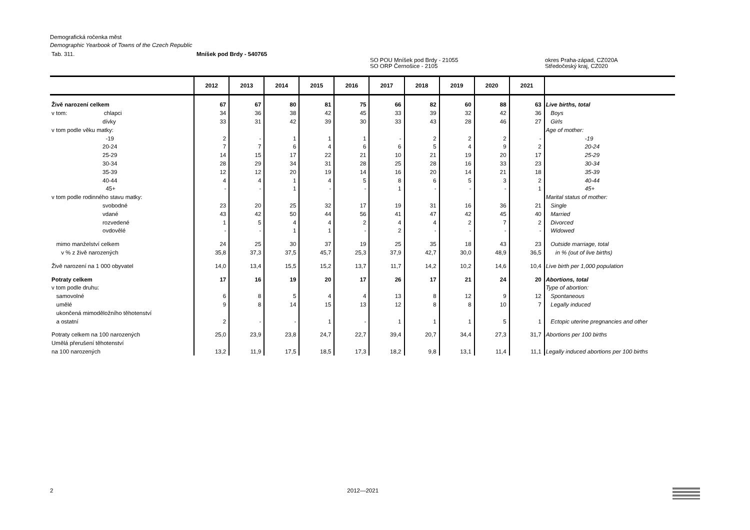Demografická ročenka měst
Demographic Yearbook of Towns of the Czech Republic
Tab. 311. Mníšek pod Brdy - 540765
SO POU Mníšek pod Brdy - 21055
SO ORP Černošice - 2105 okres Praha-západ, CZ020A
Středočeský kraj, CZ020
| | 2012 | 2013 | 2014 | 2015 | 2016 | 2017 | 2018 | 2019 | 2020 | 2021 | |
| --- | --- | --- | --- | --- | --- | --- | --- | --- | --- | --- | --- |
| Živě narození celkem | 67 | 67 | 80 | 81 | 75 | 66 | 82 | 60 | 88 | 63 | Live births, total |
| v tom: chlapci | 34 | 36 | 38 | 42 | 45 | 33 | 39 | 32 | 42 | 36 | Boys |
| dívky | 33 | 31 | 42 | 39 | 30 | 33 | 43 | 28 | 46 | 27 | Girls |
| v tom podle věku matky: | | | | | | | | | | | Age of mother: |
| -19 | 2 | - | 1 | 1 | 1 | - | 2 | 2 | 2 | - | -19 |
| 20-24 | 7 | 7 | 6 | 4 | 6 | 6 | 5 | 4 | 9 | 2 | 20-24 |
| 25-29 | 14 | 15 | 17 | 22 | 21 | 10 | 21 | 19 | 20 | 17 | 25-29 |
| 30-34 | 28 | 29 | 34 | 31 | 28 | 25 | 28 | 16 | 33 | 23 | 30-34 |
| 35-39 | 12 | 12 | 20 | 19 | 14 | 16 | 20 | 14 | 21 | 18 | 35-39 |
| 40-44 | 4 | 4 | 1 | 4 | 5 | 8 | 6 | 5 | 3 | 2 | 40-44 |
| 45+ | - | - | 1 | - | - | 1 | - | - | - | 1 | 45+ |
| v tom podle rodinného stavu matky: | | | | | | | | | | | Marital status of mother: |
| svobodné | 23 | 20 | 25 | 32 | 17 | 19 | 31 | 16 | 36 | 21 | Single |
| vdané | 43 | 42 | 50 | 44 | 56 | 41 | 47 | 42 | 45 | 40 | Married |
| rozvedené | 1 | 5 | 4 | 4 | 2 | 4 | 4 | 2 | 7 | 2 | Divorced |
| ovdovělé | - | - | 1 | 1 | - | 2 | - | - | - | - | Widowed |
| mimo manželství celkem | 24 | 25 | 30 | 37 | 19 | 25 | 35 | 18 | 43 | 23 | Outside marriage, total |
| v % z živě narozených | 35,8 | 37,3 | 37,5 | 45,7 | 25,3 | 37,9 | 42,7 | 30,0 | 48,9 | 36,5 | in % (out of live births) |
| Živě narození na 1 000 obyvatel | 14,0 | 13,4 | 15,5 | 15,2 | 13,7 | 11,7 | 14,2 | 10,2 | 14,6 | 10,4 | Live birth per 1,000 population |
| Potraty celkem | 17 | 16 | 19 | 20 | 17 | 26 | 17 | 21 | 24 | 20 | Abortions, total |
| v tom podle druhu: | | | | | | | | | | | Type of abortion: |
| samovolné | 6 | 8 | 5 | 4 | 4 | 13 | 8 | 12 | 9 | 12 | Spontaneous |
| umělé | 9 | 8 | 14 | 15 | 13 | 12 | 8 | 8 | 10 | 7 | Legally induced |
| ukončená mimoděložního těhotenství | | | | | | | | | | | |
| a ostatní | 2 | - | - | 1 | - | 1 | 1 | 1 | 5 | 1 | Ectopic uterine pregnancies and other |
| Potraty celkem na 100 narozených | 25,0 | 23,9 | 23,8 | 24,7 | 22,7 | 39,4 | 20,7 | 34,4 | 27,3 | 31,7 | Abortions per 100 births |
| Umělá přerušení těhotenství | | | | | | | | | | | |
| na 100 narozených | 13,2 | 11,9 | 17,5 | 18,5 | 17,3 | 18,2 | 9,8 | 13,1 | 11,4 | 11,1 | Legally induced abortions per 100 births |
2 2012—2021